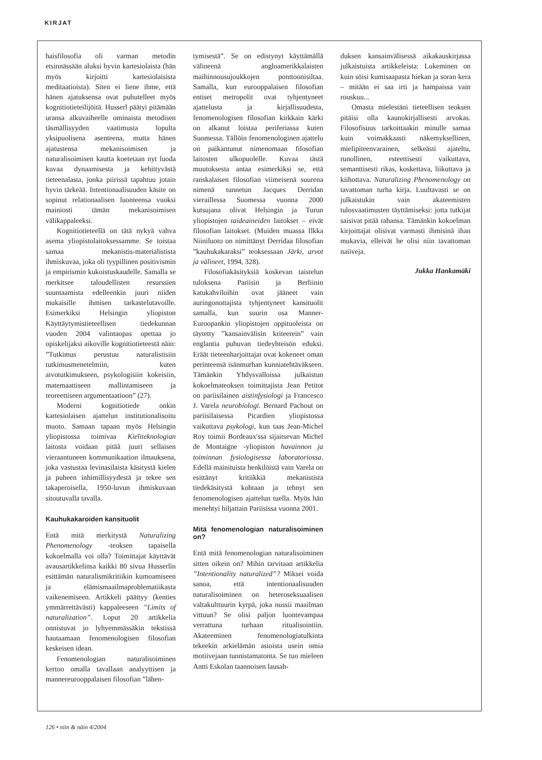KIRJAT
haisfilosofia oli varman metodin etsinnässään aluksi hyvin kartesiolaista (hän myös kirjoitti kartesiolaisista meditaatioista). Siten ei liene ihme, että hänen ajatuksensa ovat puhutelleet myös kognitiotieteilijöitä. Husserl päätyi pitämään uransa alkuvaiheelle ominaista metodisen täsmällisyyden vaatimusta lopulta yksipuolisena asenteena, mutta hänen ajatustensa mekanisoimisen ja naturalisoimisen kautta koetetaan nyt luoda kuvaa dynaamisesta ja kehittyvästä tieteenalasta, jonka piirissä tapahtuu jotain hyvin tärkeää. Intentionaalisuuden käsite on sopinut relationaalisen luonteensa vuoksi mainiosti tämän mekanisoimisen välikappaleeksi.
Kognitiotieteellä on tätä nykyä vahva asema yliopistolaitoksessamme. Se toistaa samaa mekanistis-materialistista ihmiskuvaa, joka oli tyypillinen positivismin ja empirismin kukoistuskaudelle. Samalla se merkitsee taloudellisten resurssien suuntaamista edelleenkin juuri niiden mukaisille ihmisen tarkastelutavoille. Esimerkiksi Helsingin yliopiston Käyttäytymistieteellisen tiedekunnan vuoden 2004 valintaopas opettaa jo opiskelijaksi aikoville kognitiotieteestä näin: ”Tutkimus perustuu naturalistisiin tutkimusmenetelmiin, kuten aivotutkimukseen, psykologisiin kokeisiin, matemaattiseen mallintamiseen ja teoreettiseen argumentaatioon” (27).
Moderni kognitiotiede onkin kartesiolaisen ajattelun institutionalisoitu muoto. Samaan tapaan myös Helsingin yliopistossa toimivaa Kieliteknologian laitosta voidaan pitää juuri sellaisen vieraantuneen kommunikaation ilmauksena, joka vastustaa levinasilaista käsitystä kielen ja puheen inhimillisyydestä ja tekee sen takaperoisella, 1950-luvun ihmiskuvaan sitoutuvalla tavalla.
Kauhukakaroiden kansituolit
Entä mitä merkitystä Naturalizing Phenomenology -teoksen tapaisella kokoelmalla voi olla? Toimittajat käyttävät avausartikkelinsa kaikki 80 sivua Husserlin esittämän naturalismikritiikin kumoamiseen ja elämismaailmaproblematiikasta vaikenemiseen. Artikkeli päättyy (kenties ymmärrettävästi) kappaleeseen ”Limits of naturalization”. Loput 20 artikkelia onnistuvat jo lyhyemmässäkin tekstissä hautaamaan fenomenologisen filosofian keskeisen idean.
Fenomenologian naturalisoiminen kertoo omalla tavallaan analyyttisen ja mannereurooppalaisen filosofian ”lähen-
tymisestä”. Se on edistynyt käyttämällä välineenä angloamerikkalaisten maihinnousujoukkojen ponttoonisiltaa. Samalla, kun eurooppalaisen filosofian entiset metropolit ovat tyhjentyneet ajattelusta ja kirjallisuudesta, fenomenologisen filosofian kirkkain kärki on alkanut loistaa periferiassa kuten Suomessa. Tällöin fenomenologinen ajattelu on paikantunut nimenomaan filosofian laitosten ulkopuolelle. Kuvaa tästä muutoksesta antaa esimerkiksi se, että ranskalaisen filosofian viimeisenä suurena nimenä tunnetun Jacques Derridan vieraillessa Suomessa vuonna 2000 kutsujana olivat Helsingin ja Turun yliopistojen taideaineiden laitokset – eivät filosofian laitokset. (Muiden muassa Ilkka Niiniluoto on nimittänyt Derridaa filosofian ”kauhukakaraksi” teoksessaan Järki, arvot ja välineet, 1994, 328).
Filosofiakäsityksiä koskevan taistelun tuloksena Pariisin ja Berliinin katukahviloihin ovat jääneet vain auringonottajista tyhjentyneet kansituolit samalla, kun suurin osa Manner-Euroopankin yliopistojen oppituoleista on täytetty ”kansainvälisin kriteerein” vain englantia puhuvan tiedeyhteisön eduksi. Eräät tieteenharjoittajat ovat kokeneet oman perinteensä isänmurhan kunniatehtäväkseen. Tämänkin Yhdysvalloissa julkaistun kokoelmateoksen toimittajista Jean Petitot on pariisilainen aistinfysiologi ja Francesco J. Varela neurobiologi. Bernard Pachout on pariisilaisessa Picardien yliopistossa vaikuttava psykologi, kun taas Jean-Michel Roy toimii Bordeaux'ssa sijaitsevan Michel de Montaigne -yliopiston havainnon ja toiminnan fysiologisessa laboratoriossa. Edellä mainituista henkilöistä vain Varela on esittänyt kritiikkiä mekanistista tiedekäsitystä kohtaan ja tehnyt sen fenomenologisen ajattelun tuella. Myös hän menehtyi hiljattain Pariisissa vuonna 2001.
Mitä fenomenologian naturalisoiminen on?
Entä mitä fenomenologian naturalisoiminen sitten oikein on? Mihin tarvitaan artikkelia ”Intentionality naturalized”? Miksei voida sanoa, että intentionaalisuuden naturalisoiminen on heteroseksuaalisen valtakulttuurin kyrpä, joka nussii maailman vittuun? Se olisi paljon luontevampaa verrattuna turhaan ritualisointiin. Akateeminen fenomenologiatulkinta tekeekin arkielämän asioista usein omia motiivejaan tunnistamatonta. Se tuo mieleen Antti Eskolan taannoisen lausah-
duksen kansainvälisessä aikakauskirjassa julkaistuista artikkeleista: Lukeminen on kuin söisi kumisaapasta hiekan ja soran kera – mitään ei saa irti ja hampaissa vain rouskuu...
Omasta mielestäni tieteellisen teoksen pitäisi olla kaunokirjallisesti arvokas. Filosofisuus tarkoittaakin minulle samaa kuin voimakkaasti näkemyksellinen, mielipiteenvarainen, selkeästi ajateltu, runollinen, esteettisesti vaikuttava, semanttisesti rikas, koskettava, liikuttava ja kiihottava. Naturalizing Phenomenology on tavattoman turha kirja. Luultavasti se on julkaistukin vain akateemisten tulosvaatimusten täyttämiseksi: jotta tutkijat saisivat pitää rahansa. Tämänkin kokoelman kirjoittajat olisivat varmasti ihmisinä ihan mukavia, elleivät he olisi niin tavattoman naiiveja.
Jukka Hankamäki
126 • niin & näin 4/2004